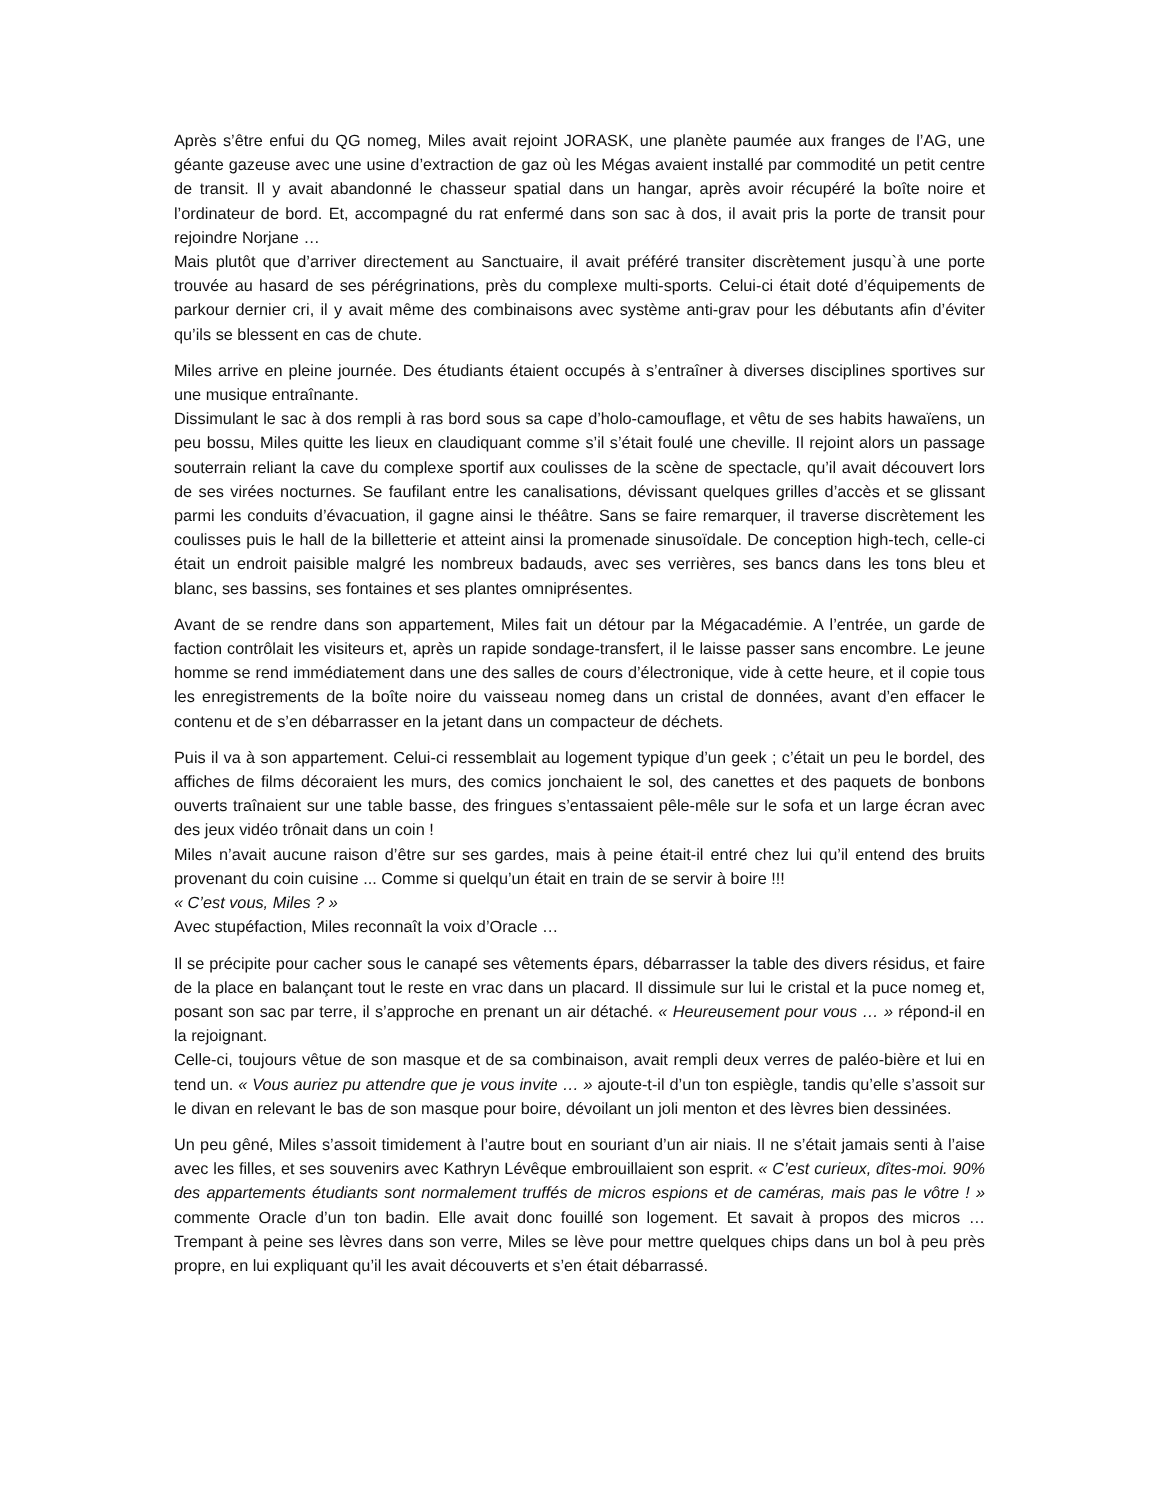Après s’être enfui du QG nomeg, Miles avait rejoint JORASK, une planète paumée aux franges de l’AG, une géante gazeuse avec une usine d’extraction de gaz où les Mégas avaient installé par commodité un petit centre de transit. Il y avait abandonné le chasseur spatial dans un hangar, après avoir récupéré la boîte noire et l’ordinateur de bord. Et, accompagné du rat enfermé dans son sac à dos, il avait pris la porte de transit pour rejoindre Norjane …
Mais plutôt que d’arriver directement au Sanctuaire, il avait préféré transiter discrètement jusqu`à une porte trouvée au hasard de ses pérégrinations, près du complexe multi-sports. Celui-ci était doté d’équipements de parkour dernier cri, il y avait même des combinaisons avec système anti-grav pour les débutants afin d’éviter qu’ils se blessent en cas de chute.
Miles arrive en pleine journée. Des étudiants étaient occupés à s’entraîner à diverses disciplines sportives sur une musique entraînante.
Dissimulant le sac à dos rempli à ras bord sous sa cape d’holo-camouflage, et vêtu de ses habits hawaïens, un peu bossu, Miles quitte les lieux en claudiquant comme s’il s’était foulé une cheville. Il rejoint alors un passage souterrain reliant la cave du complexe sportif aux coulisses de la scène de spectacle, qu’il avait découvert lors de ses virées nocturnes. Se faufilant entre les canalisations, dévissant quelques grilles d’accès et se glissant parmi les conduits d’évacuation, il gagne ainsi le théâtre. Sans se faire remarquer, il traverse discrètement les coulisses puis le hall de la billetterie et atteint ainsi la promenade sinusoïdale. De conception high-tech, celle-ci était un endroit paisible malgré les nombreux badauds, avec ses verrières, ses bancs dans les tons bleu et blanc, ses bassins, ses fontaines et ses plantes omniprésentes.
Avant de se rendre dans son appartement, Miles fait un détour par la Mégacadémie. A l’entrée, un garde de faction contrôlait les visiteurs et, après un rapide sondage-transfert, il le laisse passer sans encombre. Le jeune homme se rend immédiatement dans une des salles de cours d’électronique, vide à cette heure, et il copie tous les enregistrements de la boîte noire du vaisseau nomeg dans un cristal de données, avant d’en effacer le contenu et de s’en débarrasser en la jetant dans un compacteur de déchets.
Puis il va à son appartement. Celui-ci ressemblait au logement typique d’un geek ; c’était un peu le bordel, des affiches de films décoraient les murs, des comics jonchaient le sol, des canettes et des paquets de bonbons ouverts traînaient sur une table basse, des fringues s’entassaient pêle-mêle sur le sofa et un large écran avec des jeux vidéo trônait dans un coin !
Miles n’avait aucune raison d’être sur ses gardes, mais à peine était-il entré chez lui qu’il entend des bruits provenant du coin cuisine ... Comme si quelqu’un était en train de se servir à boire !!!
« C’est vous, Miles ? »
Avec stupéfaction, Miles reconnaît la voix d’Oracle …
Il se précipite pour cacher sous le canapé ses vêtements épars, débarrasser la table des divers résidus, et faire de la place en balançant tout le reste en vrac dans un placard. Il dissimule sur lui le cristal et la puce nomeg et, posant son sac par terre, il s’approche en prenant un air détaché. « Heureusement pour vous … » répond-il en la rejoignant.
Celle-ci, toujours vêtue de son masque et de sa combinaison, avait rempli deux verres de paléo-bière et lui en tend un. « Vous auriez pu attendre que je vous invite … » ajoute-t-il d’un ton espiègle, tandis qu’elle s’assoit sur le divan en relevant le bas de son masque pour boire, dévoilant un joli menton et des lèvres bien dessinées.
Un peu gêné, Miles s’assoit timidement à l’autre bout en souriant d’un air niais. Il ne s’était jamais senti à l’aise avec les filles, et ses souvenirs avec Kathryn Lévêque embrouillaient son esprit. « C’est curieux, dîtes-moi. 90% des appartements étudiants sont normalement truffés de micros espions et de caméras, mais pas le vôtre ! » commente Oracle d’un ton badin. Elle avait donc fouillé son logement. Et savait à propos des micros … Trempant à peine ses lèvres dans son verre, Miles se lève pour mettre quelques chips dans un bol à peu près propre, en lui expliquant qu’il les avait découverts et s’en était débarrassé.